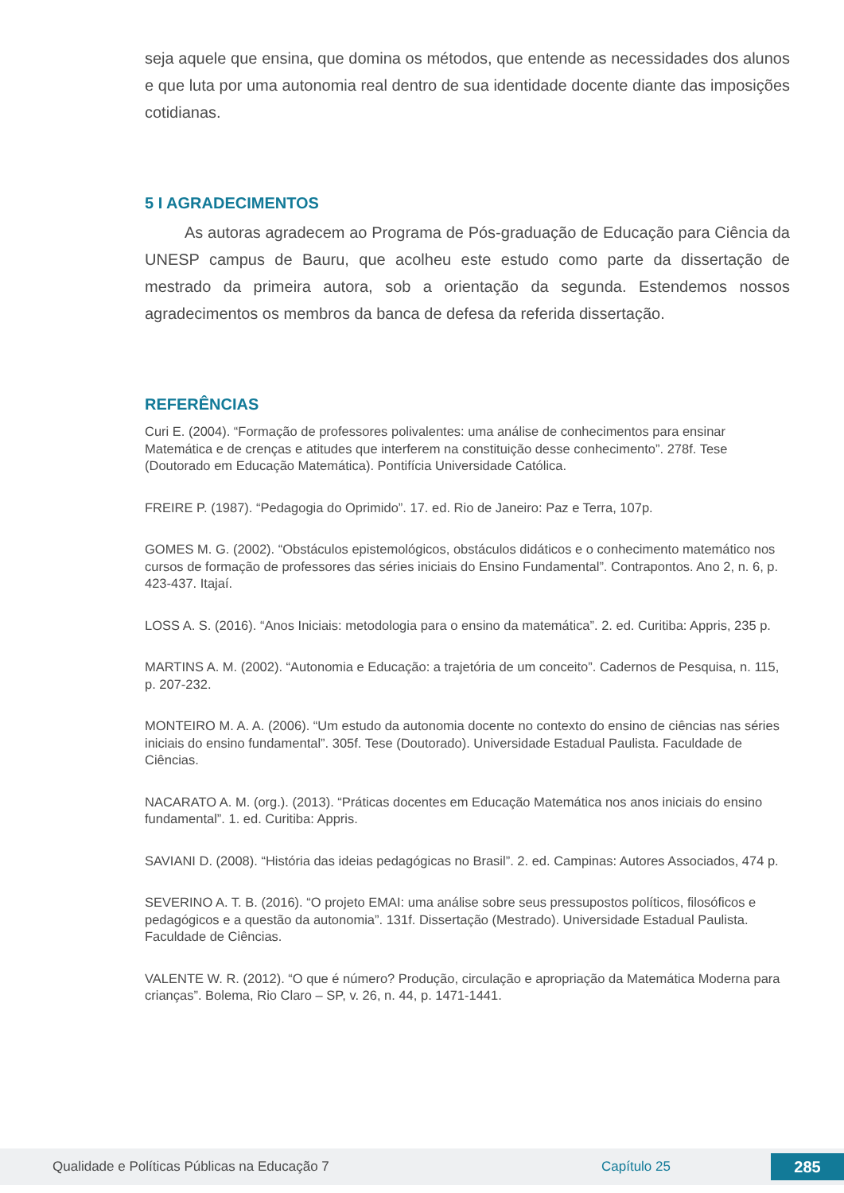seja aquele que ensina, que domina os métodos, que entende as necessidades dos alunos e que luta por uma autonomia real dentro de sua identidade docente diante das imposições cotidianas.
5 I AGRADECIMENTOS
As autoras agradecem ao Programa de Pós-graduação de Educação para Ciência da UNESP campus de Bauru, que acolheu este estudo como parte da dissertação de mestrado da primeira autora, sob a orientação da segunda. Estendemos nossos agradecimentos os membros da banca de defesa da referida dissertação.
REFERÊNCIAS
Curi E. (2004). “Formação de professores polivalentes: uma análise de conhecimentos para ensinar Matemática e de crenças e atitudes que interferem na constituição desse conhecimento”. 278f. Tese (Doutorado em Educação Matemática). Pontifícia Universidade Católica.
FREIRE P. (1987). “Pedagogia do Oprimido”. 17. ed. Rio de Janeiro: Paz e Terra, 107p.
GOMES M. G. (2002). “Obstáculos epistemológicos, obstáculos didáticos e o conhecimento matemático nos cursos de formação de professores das séries iniciais do Ensino Fundamental”. Contrapontos. Ano 2, n. 6, p. 423-437. Itajaí.
LOSS A. S. (2016). “Anos Iniciais: metodologia para o ensino da matemática”. 2. ed. Curitiba: Appris, 235 p.
MARTINS A. M. (2002). “Autonomia e Educação: a trajetória de um conceito”. Cadernos de Pesquisa, n. 115, p. 207-232.
MONTEIRO M. A. A. (2006). “Um estudo da autonomia docente no contexto do ensino de ciências nas séries iniciais do ensino fundamental”. 305f. Tese (Doutorado). Universidade Estadual Paulista. Faculdade de Ciências.
NACARATO A. M. (org.). (2013). “Práticas docentes em Educação Matemática nos anos iniciais do ensino fundamental”. 1. ed. Curitiba: Appris.
SAVIANI D. (2008). “História das ideias pedagógicas no Brasil”. 2. ed. Campinas: Autores Associados, 474 p.
SEVERINO A. T. B. (2016). “O projeto EMAI: uma análise sobre seus pressupostos políticos, filosóficos e pedagógicos e a questão da autonomia”. 131f. Dissertação (Mestrado). Universidade Estadual Paulista. Faculdade de Ciências.
VALENTE W. R. (2012). “O que é número? Produção, circulação e apropriação da Matemática Moderna para crianças”. Bolema, Rio Claro – SP, v. 26, n. 44, p. 1471-1441.
Qualidade e Políticas Públicas na Educação 7 Capítulo 25 285